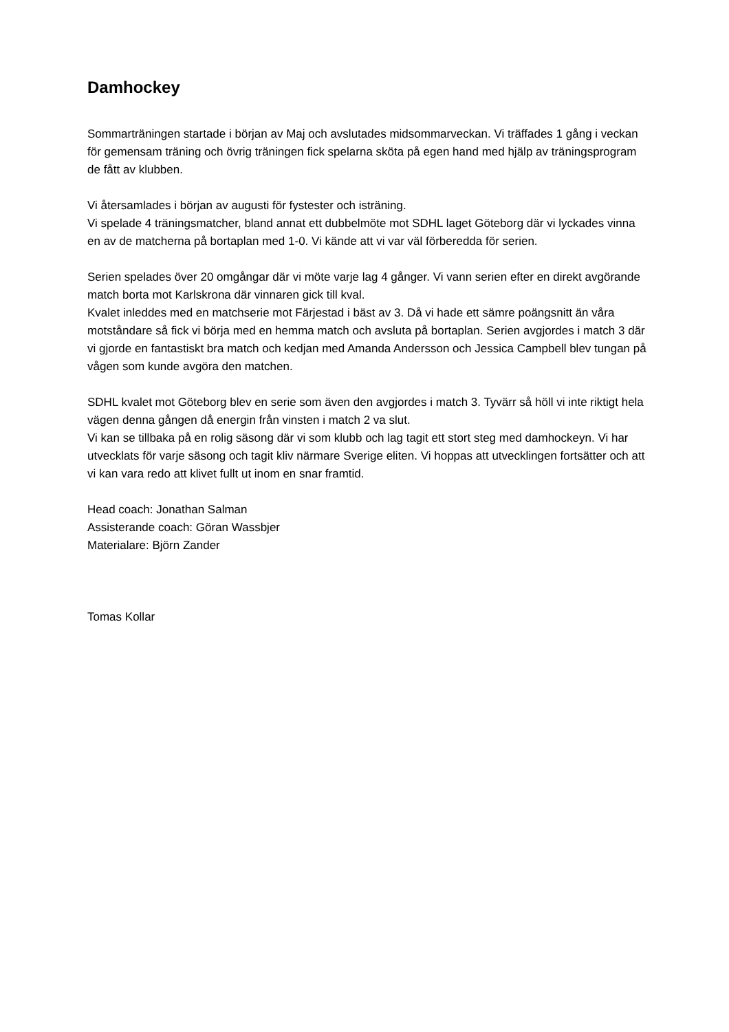Damhockey
Sommarträningen startade i början av Maj och avslutades midsommarveckan. Vi träffades 1 gång i veckan för gemensam träning och övrig träningen fick spelarna sköta på egen hand med hjälp av träningsprogram de fått av klubben.
Vi återsamlades i början av augusti för fystester och isträning.
Vi spelade 4 träningsmatcher, bland annat ett dubbelmöte mot SDHL laget Göteborg där vi lyckades vinna en av de matcherna på bortaplan med 1-0. Vi kände att vi var väl förberedda för serien.
Serien spelades över 20 omgångar där vi möte varje lag 4 gånger. Vi vann serien efter en direkt avgörande match borta mot Karlskrona där vinnaren gick till kval.
Kvalet inleddes med en matchserie mot Färjestad i bäst av 3. Då vi hade ett sämre poängsnitt än våra motståndare så fick vi börja med en hemma match och avsluta på bortaplan. Serien avgjordes i match 3 där vi gjorde en fantastiskt bra match och kedjan med Amanda Andersson och Jessica Campbell blev tungan på vågen som kunde avgöra den matchen.
SDHL kvalet mot Göteborg blev en serie som även den avgjordes i match 3. Tyvärr så höll vi inte riktigt hela vägen denna gången då energin från vinsten i match 2 va slut.
Vi kan se tillbaka på en rolig säsong där vi som klubb och lag tagit ett stort steg med damhockeyn. Vi har utvecklats för varje säsong och tagit kliv närmare Sverige eliten. Vi hoppas att utvecklingen fortsätter och att vi kan vara redo att klivet fullt ut inom en snar framtid.
Head coach: Jonathan Salman
Assisterande coach: Göran Wassbjer
Materialare: Björn Zander
Tomas Kollar